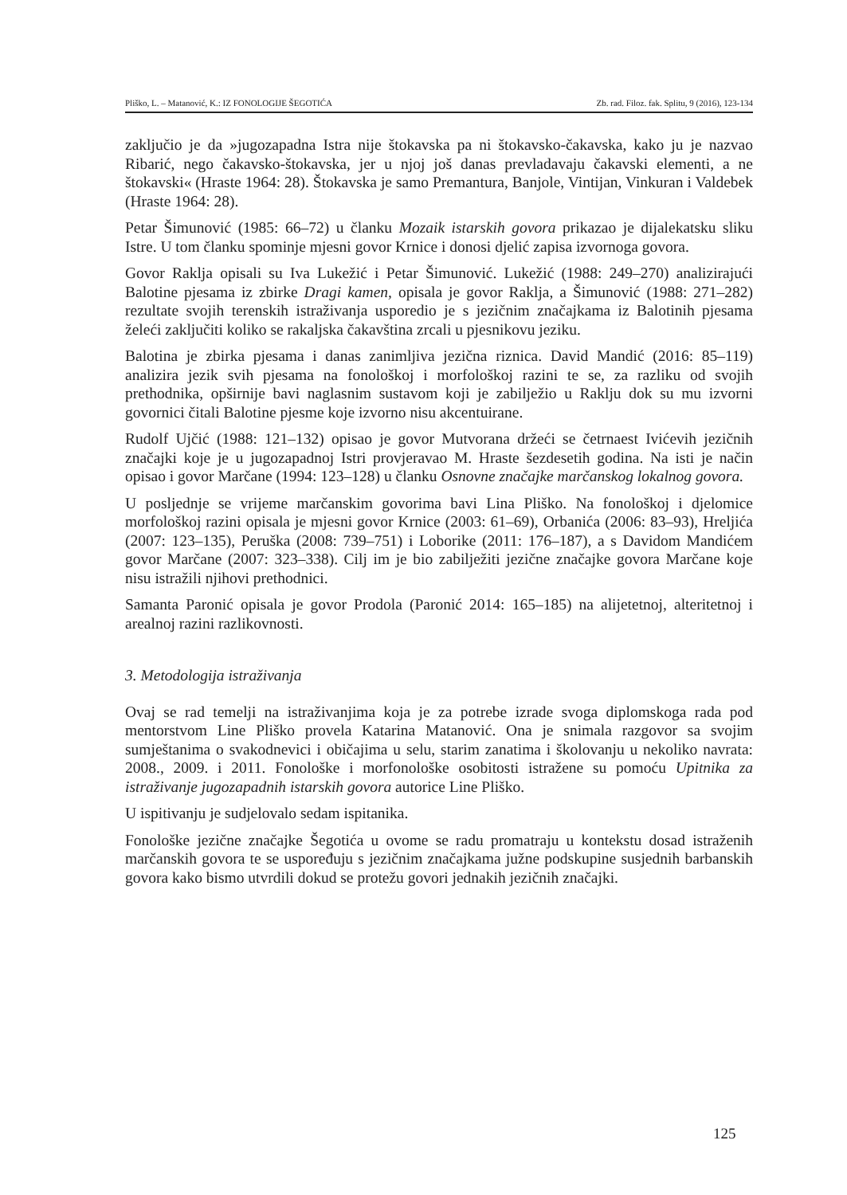Pliško, L. – Matanović, K.: IZ FONOLOGIJE ŠEGOTIĆA Zb. rad. Filoz. fak. Splitu, 9 (2016), 123-134
zaključio je da »jugozapadna Istra nije štokavska pa ni štokavsko-čakavska, kako ju je nazvao Ribarić, nego čakavsko-štokavska, jer u njoj još danas prevladavaju čakavski elementi, a ne štokavski« (Hraste 1964: 28). Štokavska je samo Premantura, Banjole, Vintijan, Vinkuran i Valdebek (Hraste 1964: 28).
Petar Šimunović (1985: 66–72) u članku Mozaik istarskih govora prikazao je dijalekatsku sliku Istre. U tom članku spominje mjesni govor Krnice i donosi djelić zapisa izvornoga govora.
Govor Raklja opisali su Iva Lukežić i Petar Šimunović. Lukežić (1988: 249–270) analizirajući Balotine pjesama iz zbirke Dragi kamen, opisala je govor Raklja, a Šimunović (1988: 271–282) rezultate svojih terenskih istraživanja usporedio je s jezičnim značajkama iz Balotinih pjesama želeći zaključiti koliko se rakaljska čakavština zrcali u pjesnikovu jeziku.
Balotina je zbirka pjesama i danas zanimljiva jezična riznica. David Mandić (2016: 85–119) analizira jezik svih pjesama na fonološkoj i morfološkoj razini te se, za razliku od svojih prethodnika, opširnije bavi naglasnim sustavom koji je zabilježio u Raklju dok su mu izvorni govornici čitali Balotine pjesme koje izvorno nisu akcentuirane.
Rudolf Ujčić (1988: 121–132) opisao je govor Mutvorana držeći se četrnaest Ivićevih jezičnih značajki koje je u jugozapadnoj Istri provjeravao M. Hraste šezdesetih godina. Na isti je način opisao i govor Marčane (1994: 123–128) u članku Osnovne značajke marčanskog lokalnog govora.
U posljednje se vrijeme marčanskim govorima bavi Lina Pliško. Na fonološkoj i djelomice morfološkoj razini opisala je mjesni govor Krnice (2003: 61–69), Orbanića (2006: 83–93), Hreljića (2007: 123–135), Peruška (2008: 739–751) i Loborike (2011: 176–187), a s Davidom Mandićem govor Marčane (2007: 323–338). Cilj im je bio zabilježiti jezične značajke govora Marčane koje nisu istražili njihovi prethodnici.
Samanta Paronić opisala je govor Prodola (Paronić 2014: 165–185) na alijetetnoj, alteritetnoj i arealnoj razini razlikovnosti.
3. Metodologija istraživanja
Ovaj se rad temelji na istraživanjima koja je za potrebe izrade svoga diplomskoga rada pod mentorstvom Line Pliško provela Katarina Matanović. Ona je snimala razgovor sa svojim sumještanima o svakodnevici i običajima u selu, starim zanatima i školovanju u nekoliko navrata: 2008., 2009. i 2011. Fonološke i morfonološke osobitosti istražene su pomoću Upitnika za istraživanje jugozapadnih istarskih govora autorice Line Pliško.
U ispitivanju je sudjelovalo sedam ispitanika.
Fonološke jezične značajke Šegotića u ovome se radu promatraju u kontekstu dosad istraženih marčanskih govora te se uspoređuju s jezičnim značajkama južne podskupine susjednih barbanskih govora kako bismo utvrdili dokud se protežu govori jednakih jezičnih značajki.
125